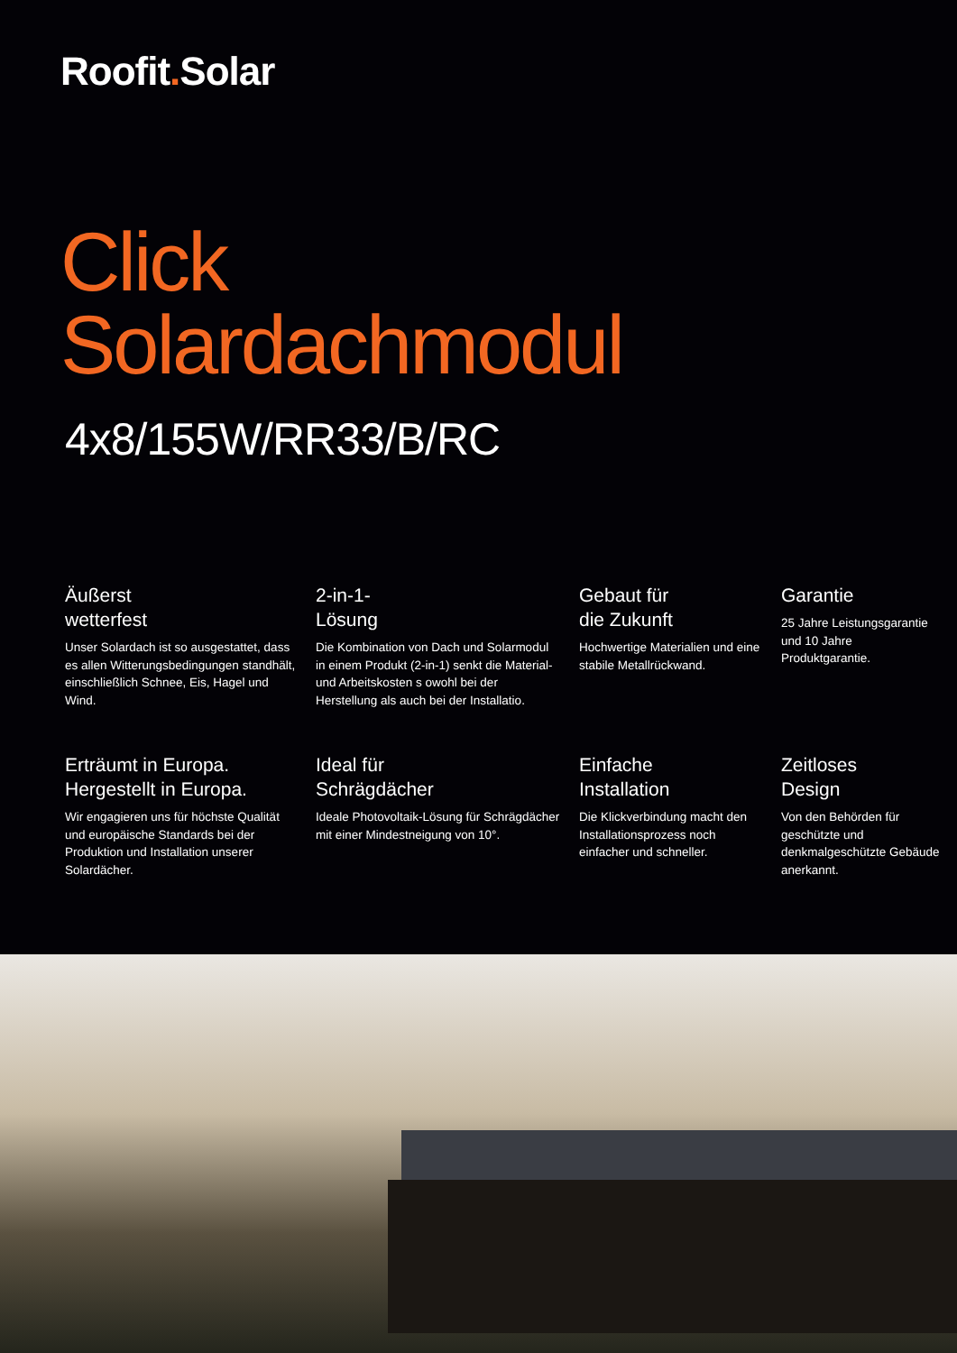Roofit. Solar
Click
Solardachmodul
4x8/155W/RR33/B/RC
Äußerst
wetterfest
Unser Solardach ist so ausgestattet, dass es allen Witterungsbedingungen standhält, einschließlich Schnee, Eis, Hagel und Wind.
2-in-1-
Lösung
Die Kombination von Dach und Solarmodul in einem Produkt (2-in-1) senkt die Material- und Arbeitskosten s owohl bei der Herstellung als auch bei der Installatio.
Gebaut für
die Zukunft
Hochwertige Materialien und eine stabile Metallrückwand.
Garantie
25 Jahre Leistungsgarantie und 10 Jahre Produktgarantie.
Erträumt in Europa.
Hergestellt in Europa.
Wir engagieren uns für höchste Qualität und europäische Standards bei der Produktion und Installation unserer Solardächer.
Ideal für
Schrägdächer
Ideale Photovoltaik-Lösung für Schrägdächer mit einer Mindestneigung von 10°.
Einfache
Installation
Die Klickverbindung macht den Installationsprozess noch einfacher und schneller.
Zeitloses
Design
Von den Behörden für geschützte und denkmalgeschützte Gebäude anerkannt.